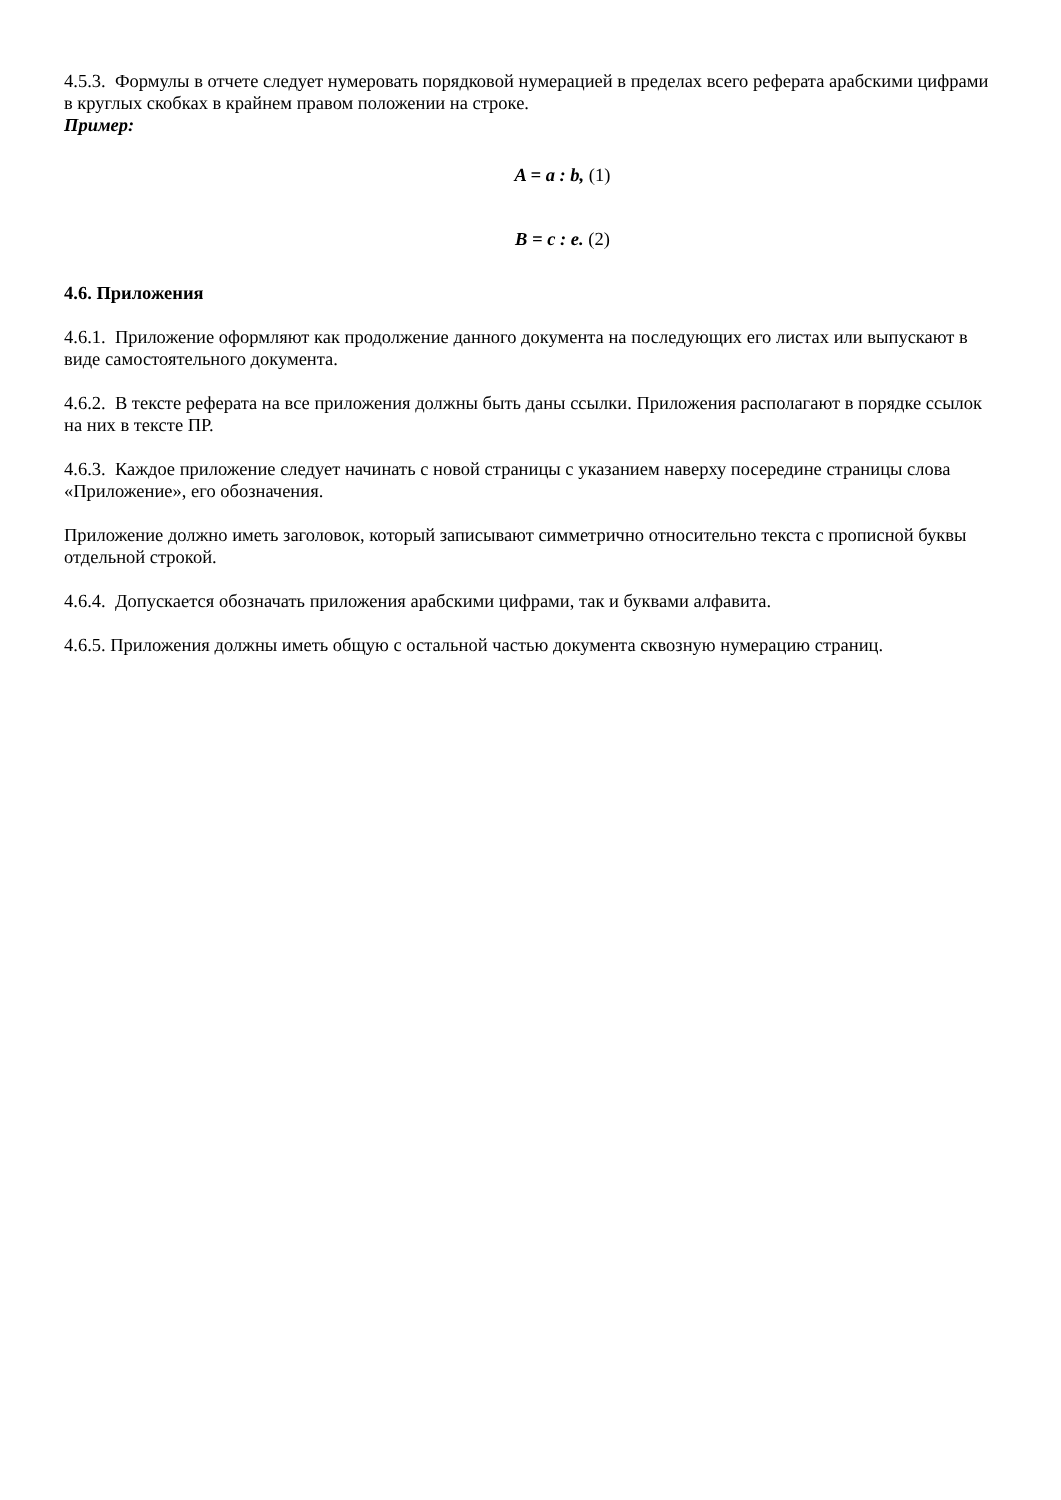4.5.3. Формулы в отчете следует нумеровать порядковой нумерацией в пределах всего реферата арабскими цифрами в круглых скобках в крайнем правом положении на строке.
Пример:
A = a : b, (1)
B = c : e. (2)
4.6. Приложения
4.6.1. Приложение оформляют как продолжение данного документа на последующих его листах или выпускают в виде самостоятельного документа.
4.6.2. В тексте реферата на все приложения должны быть даны ссылки. Приложения располагают в порядке ссылок на них в тексте ПР.
4.6.3. Каждое приложение следует начинать с новой страницы с указанием наверху посередине страницы слова «Приложение», его обозначения.
Приложение должно иметь заголовок, который записывают симметрично относительно текста с прописной буквы отдельной строкой.
4.6.4. Допускается обозначать приложения арабскими цифрами, так и буквами алфавита.
4.6.5. Приложения должны иметь общую с остальной частью документа сквозную нумерацию страниц.